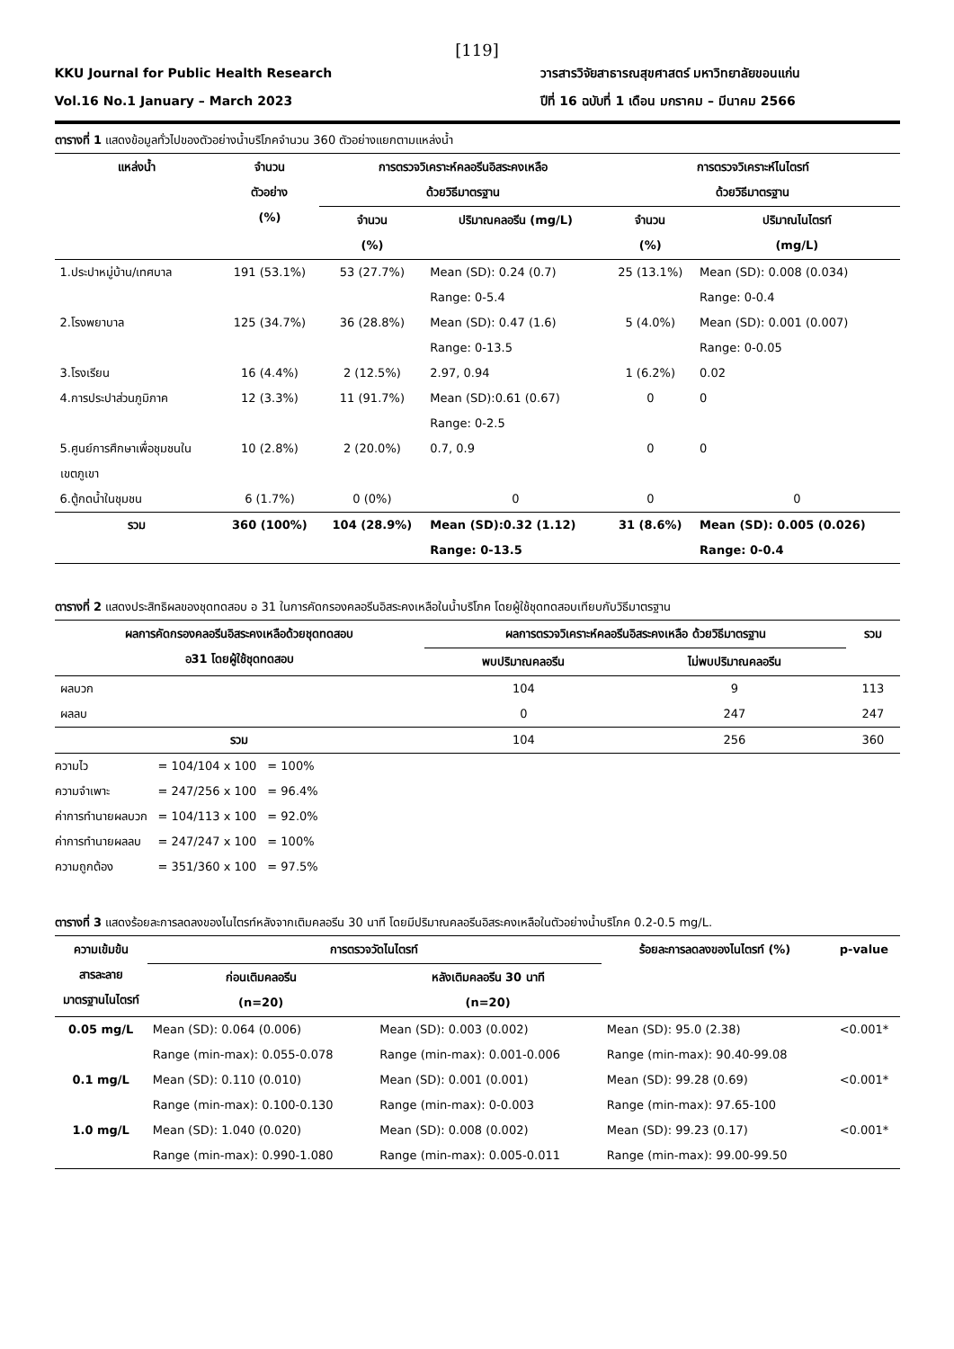[119]
KKU Journal for Public Health Research
Vol.16 No.1 January – March 2023
วารสารวิจัยสาธารณสุขศาสตร์ มหาวิทยาลัยขอนแก่น
ปีที่ 16 ฉบับที่ 1 เดือน มกราคม – มีนาคม 2566
ตารางที่ 1 แสดงข้อมูลทั่วไปของตัวอย่างน้ำบริโภคจำนวน 360 ตัวอย่างแยกตามแหล่งน้ำ
| แหล่งน้ำ | จำนวน ตัวอย่าง (%) | การตรวจวิเคราะห์คลอรีนอิสระคงเหลือ ด้วยวิธีมาตรฐาน | | การตรวจวิเคราะห์ไนไตรท์ ด้วยวิธีมาตรฐาน | |
| --- | --- | --- | --- | --- | --- |
| | | จำนวน (%) | ปริมาณคลอรีน (mg/L) | จำนวน (%) | ปริมาณไนไตรท์ (mg/L) |
| 1.ประปาหมู่บ้าน/เทศบาล | 191 (53.1%) | 53 (27.7%) | Mean (SD): 0.24 (0.7) Range: 0-5.4 | 25 (13.1%) | Mean (SD): 0.008 (0.034) Range: 0-0.4 |
| 2.โรงพยาบาล | 125 (34.7%) | 36 (28.8%) | Mean (SD): 0.47 (1.6) Range: 0-13.5 | 5 (4.0%) | Mean (SD): 0.001 (0.007) Range: 0-0.05 |
| 3.โรงเรียน | 16 (4.4%) | 2 (12.5%) | 2.97, 0.94 | 1 (6.2%) | 0.02 |
| 4.การประปาส่วนภูมิภาค | 12 (3.3%) | 11 (91.7%) | Mean (SD):0.61 (0.67) Range: 0-2.5 | 0 | 0 |
| 5.ศูนย์การศึกษาเพื่อชุมชนใน เขตภูเขา | 10 (2.8%) | 2 (20.0%) | 0.7, 0.9 | 0 | 0 |
| 6.ตู้กดน้ำในชุมชน | 6 (1.7%) | 0 (0%) | 0 | 0 | 0 |
| รวม | 360 (100%) | 104 (28.9%) | Mean (SD):0.32 (1.12) Range: 0-13.5 | 31 (8.6%) | Mean (SD): 0.005 (0.026) Range: 0-0.4 |
ตารางที่ 2 แสดงประสิทธิผลของชุดทดสอบ อ 31 ในการคัดกรองคลอรีนอิสระคงเหลือในน้ำบริโภค โดยผู้ใช้ชุดทดสอบเทียบกับวิธีมาตรฐาน
| ผลการคัดกรองคลอรีนอิสระคงเหลือด้วยชุดทดสอบ อ31 โดยผู้ใช้ชุดทดสอบ | ผลการตรวจวิเคราะห์คลอรีนอิสระคงเหลือ ด้วยวิธีมาตรฐาน | | รวม |
| --- | --- | --- | --- |
| | พบปริมาณคลอรีน | ไม่พบปริมาณคลอรีน | |
| ผลบวก | 104 | 9 | 113 |
| ผลลบ | 0 | 247 | 247 |
| รวม | 104 | 256 | 360 |
| ความไว | = 104/104 x 100 | = 100% |
| ความจำเพาะ | = 247/256 x 100 | = 96.4% |
| ค่าการทำนายผลบวก | = 104/113 x 100 | = 92.0% |
| ค่าการทำนายผลลบ | = 247/247 x 100 | = 100% |
| ความถูกต้อง | = 351/360 x 100 | = 97.5% |
ตารางที่ 3 แสดงร้อยละการลดลงของไนไตรท์หลังจากเติมคลอรีน 30 นาที โดยมีปริมาณคลอรีนอิสระคงเหลือในตัวอย่างน้ำบริโภค 0.2-0.5 mg/L.
| ความเข้มข้น สารละลาย มาตรฐานไนไตรท์ | การตรวจวัดไนไตรท์ | | ร้อยละการลดลงของไนไตรท์ (%) | p-value |
| --- | --- | --- | --- | --- |
| | ก่อนเติมคลอรีน (n=20) | หลังเติมคลอรีน 30 นาที (n=20) | | |
| 0.05 mg/L | Mean (SD): 0.064 (0.006) Range (min-max): 0.055-0.078 | Mean (SD): 0.003 (0.002) Range (min-max): 0.001-0.006 | Mean (SD): 95.0 (2.38) Range (min-max): 90.40-99.08 | <0.001* |
| 0.1 mg/L | Mean (SD): 0.110 (0.010) Range (min-max): 0.100-0.130 | Mean (SD): 0.001 (0.001) Range (min-max): 0-0.003 | Mean (SD): 99.28 (0.69) Range (min-max): 97.65-100 | <0.001* |
| 1.0 mg/L | Mean (SD): 1.040 (0.020) Range (min-max): 0.990-1.080 | Mean (SD): 0.008 (0.002) Range (min-max): 0.005-0.011 | Mean (SD): 99.23 (0.17) Range (min-max): 99.00-99.50 | <0.001* |